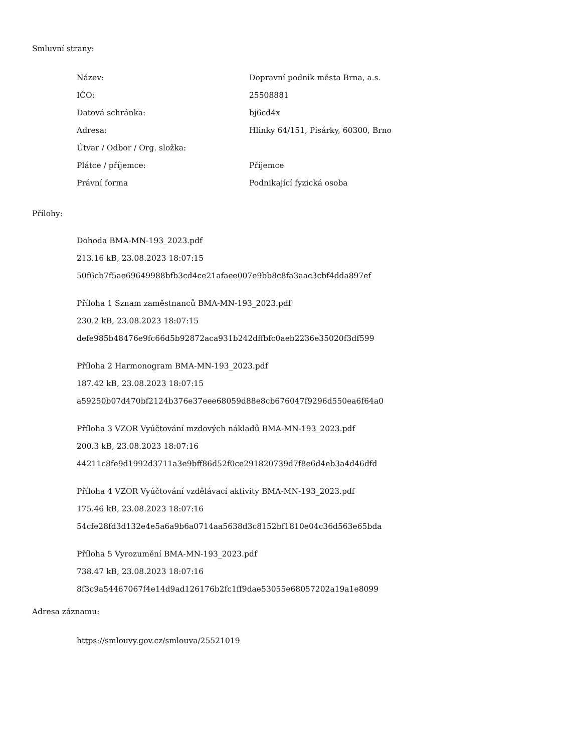Smluvní strany:
| Název: | Dopravní podnik města Brna, a.s. |
| IČO: | 25508881 |
| Datová schránka: | bj6cd4x |
| Adresa: | Hlinky 64/151, Pisárky, 60300, Brno |
| Útvar / Odbor / Org. složka: | |
| Plátce / příjemce: | Příjemce |
| Právní forma | Podnikající fyzická osoba |
Přílohy:
Dohoda BMA-MN-193_2023.pdf
213.16 kB, 23.08.2023 18:07:15
50f6cb7f5ae69649988bfb3cd4ce21afaee007e9bb8c8fa3aac3cbf4dda897ef
Příloha 1 Sznam zaměstnanců BMA-MN-193_2023.pdf
230.2 kB, 23.08.2023 18:07:15
defe985b48476e9fc66d5b92872aca931b242dffbfc0aeb2236e35020f3df599
Příloha 2 Harmonogram BMA-MN-193_2023.pdf
187.42 kB, 23.08.2023 18:07:15
a59250b07d470bf2124b376e37eee68059d88e8cb676047f9296d550ea6f64a0
Příloha 3 VZOR Vyúčtování mzdových nákladů BMA-MN-193_2023.pdf
200.3 kB, 23.08.2023 18:07:16
44211c8fe9d1992d3711a3e9bff86d52f0ce291820739d7f8e6d4eb3a4d46dfd
Příloha 4 VZOR Vyúčtování vzdělávací aktivity BMA-MN-193_2023.pdf
175.46 kB, 23.08.2023 18:07:16
54cfe28fd3d132e4e5a6a9b6a0714aa5638d3c8152bf1810e04c36d563e65bda
Příloha 5 Vyrozumění BMA-MN-193_2023.pdf
738.47 kB, 23.08.2023 18:07:16
8f3c9a54467067f4e14d9ad126176b2fc1ff9dae53055e68057202a19a1e8099
Adresa záznamu:
https://smlouvy.gov.cz/smlouva/25521019